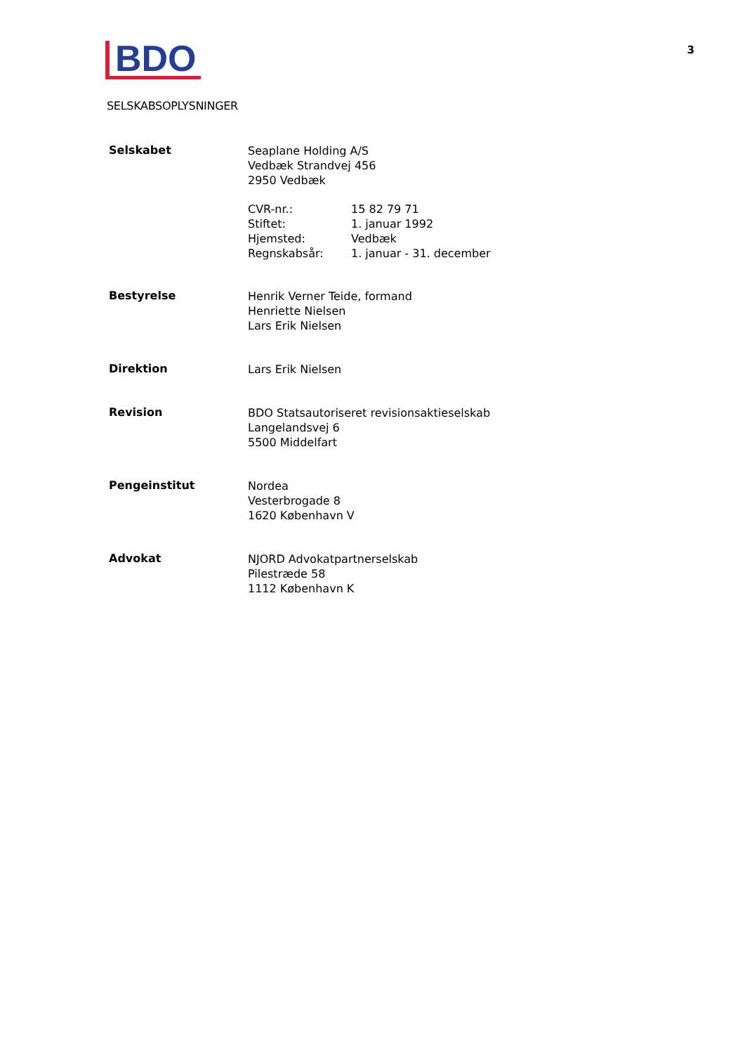BDO
3
SELSKABSOPLYSNINGER
Selskabet
Seaplane Holding A/S
Vedbæk Strandvej 456
2950 Vedbæk
CVR-nr.: 15 82 79 71
Stiftet: 1. januar 1992
Hjemsted: Vedbæk
Regnskabsår: 1. januar - 31. december
Bestyrelse
Henrik Verner Teide, formand
Henriette Nielsen
Lars Erik Nielsen
Direktion
Lars Erik Nielsen
Revision
BDO Statsautoriseret revisionsaktieselskab
Langelandsvej 6
5500 Middelfart
Pengeinstitut
Nordea
Vesterbrogade 8
1620 København V
Advokat
NJORD Advokatpartnerselskab
Pilestræde 58
1112 København K